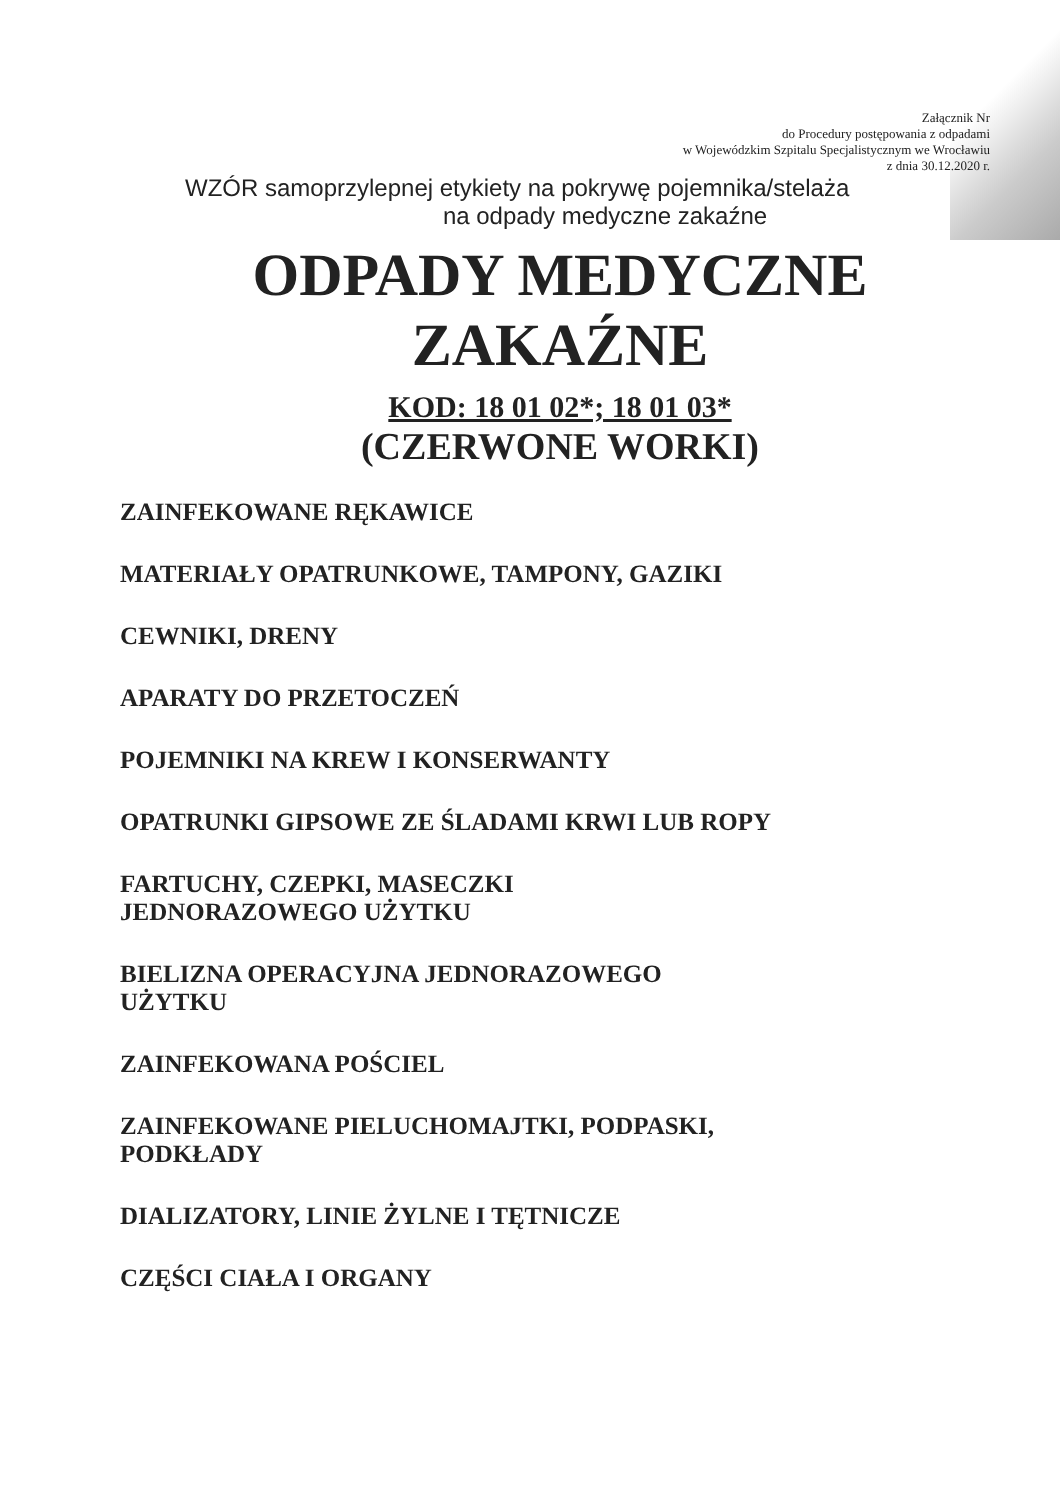Załącznik Nr
do Procedury postępowania z odpadami
w Wojewódzkim Szpitalu Specjalistycznym we Wrocławiu
z dnia 30.12.2020 r.
WZÓR samoprzylepnej etykiety na pokrywę pojemnika/stelaża
na odpady medyczne zakaźne
ODPADY MEDYCZNE
ZAKAŹNE
KOD: 18 01 02*; 18 01 03*
(CZERWONE WORKI)
ZAINFEKOWANE RĘKAWICE
MATERIAŁY OPATRUNKOWE, TAMPONY, GAZIKI
CEWNIKI, DRENY
APARATY DO PRZETOCZEŃ
POJEMNIKI NA KREW I KONSERWANTY
OPATRUNKI GIPSOWE ZE ŚLADAMI KRWI LUB ROPY
FARTUCHY, CZEPKI, MASECZKI
JEDNORAZOWEGO UŻYTKU
BIELIZNA OPERACYJNA JEDNORAZOWEGO
UŻYTKU
ZAINFEKOWANA POŚCIEL
ZAINFEKOWANE PIELUCHOMAJTKI, PODPASKI,
PODKŁADY
DIALIZATORY, LINIE ŻYLNE I TĘTNICZE
CZĘŚCI CIAŁA I ORGANY